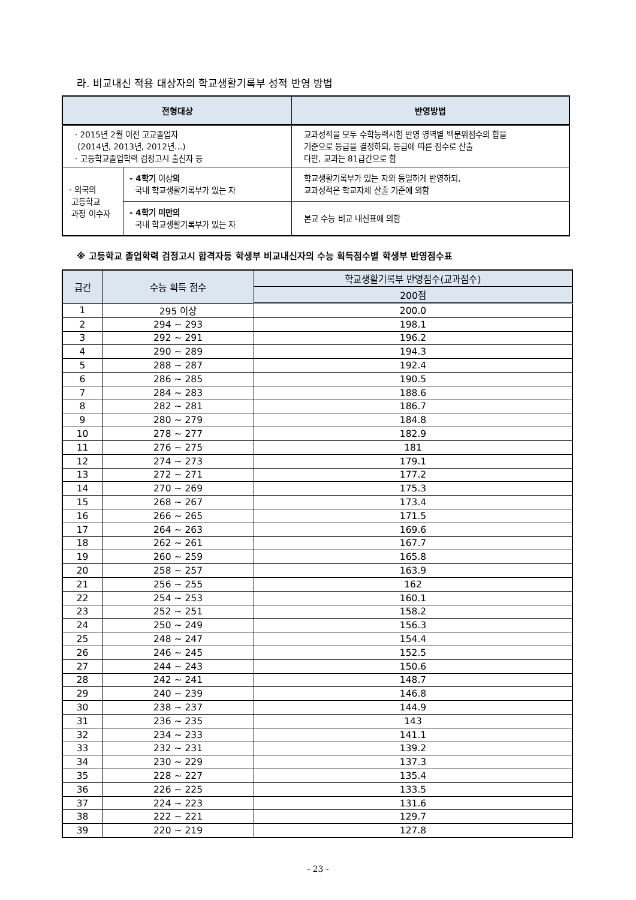라. 비교내신 적용 대상자의 학교생활기록부 성적 반영 방법
| 전형대상 | | 반영방법 |
| --- | --- | --- |
| · 2015년 2월 이전 고교졸업자 (2014년, 2013년, 2012년…) · 고등학교졸업학력 검정고시 출신자 등 | | 교과성적을 모두 수학능력시험 반영 영역별 백분위점수의 합을 기준으로 등급을 결정하되, 등급에 따른 점수로 산출 다만, 교과는 81급간으로 함 |
| · 외국의 고등학교 과정 이수자 | - 4학기 이상 의 국내 학교생활기록부가 있는 자 | 학교생활기록부가 있는 자와 동일하게 반영하되, 교과성적은 학교자체 산출 기준에 의함 |
| | - 4학기 미만의 국내 학교생활기록부가 있는 자 | 본교 수능 비교 내신표에 의함 |
※ 고등학교 졸업학력 검정고시 합격자등 학생부 비교내신자의 수능 획득점수별 학생부 반영점수표
| 급간 | 수능 획득 점수 | 학교생활기록부 반영점수(교과점수) |
| --- | --- | --- |
| | | 200점 |
| 1 | 295 이상 | 200.0 |
| 2 | 294 ~ 293 | 198.1 |
| 3 | 292 ~ 291 | 196.2 |
| 4 | 290 ~ 289 | 194.3 |
| 5 | 288 ~ 287 | 192.4 |
| 6 | 286 ~ 285 | 190.5 |
| 7 | 284 ~ 283 | 188.6 |
| 8 | 282 ~ 281 | 186.7 |
| 9 | 280 ~ 279 | 184.8 |
| 10 | 278 ~ 277 | 182.9 |
| 11 | 276 ~ 275 | 181 |
| 12 | 274 ~ 273 | 179.1 |
| 13 | 272 ~ 271 | 177.2 |
| 14 | 270 ~ 269 | 175.3 |
| 15 | 268 ~ 267 | 173.4 |
| 16 | 266 ~ 265 | 171.5 |
| 17 | 264 ~ 263 | 169.6 |
| 18 | 262 ~ 261 | 167.7 |
| 19 | 260 ~ 259 | 165.8 |
| 20 | 258 ~ 257 | 163.9 |
| 21 | 256 ~ 255 | 162 |
| 22 | 254 ~ 253 | 160.1 |
| 23 | 252 ~ 251 | 158.2 |
| 24 | 250 ~ 249 | 156.3 |
| 25 | 248 ~ 247 | 154.4 |
| 26 | 246 ~ 245 | 152.5 |
| 27 | 244 ~ 243 | 150.6 |
| 28 | 242 ~ 241 | 148.7 |
| 29 | 240 ~ 239 | 146.8 |
| 30 | 238 ~ 237 | 144.9 |
| 31 | 236 ~ 235 | 143 |
| 32 | 234 ~ 233 | 141.1 |
| 33 | 232 ~ 231 | 139.2 |
| 34 | 230 ~ 229 | 137.3 |
| 35 | 228 ~ 227 | 135.4 |
| 36 | 226 ~ 225 | 133.5 |
| 37 | 224 ~ 223 | 131.6 |
| 38 | 222 ~ 221 | 129.7 |
| 39 | 220 ~ 219 | 127.8 |
- 23 -